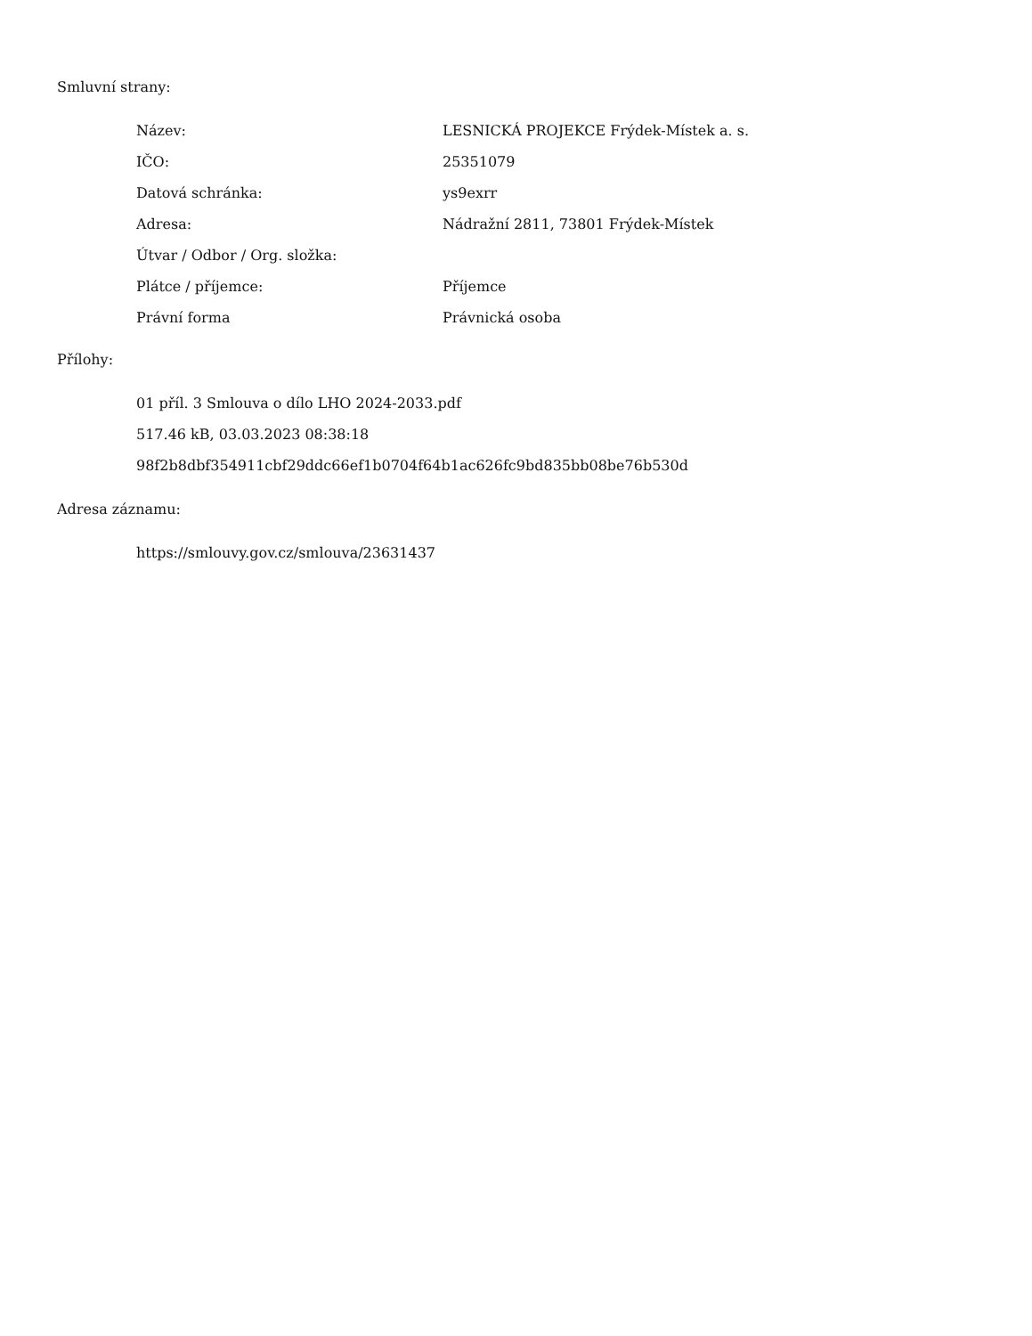Smluvní strany:
| Název: | LESNICKÁ PROJEKCE Frýdek-Místek a. s. |
| IČO: | 25351079 |
| Datová schránka: | ys9exrr |
| Adresa: | Nádražní 2811, 73801 Frýdek-Místek |
| Útvar / Odbor / Org. složka: | |
| Plátce / příjemce: | Příjemce |
| Právní forma | Právnická osoba |
Přílohy:
01 příl. 3 Smlouva o dílo LHO 2024-2033.pdf
517.46 kB, 03.03.2023 08:38:18
98f2b8dbf354911cbf29ddc66ef1b0704f64b1ac626fc9bd835bb08be76b530d
Adresa záznamu:
https://smlouvy.gov.cz/smlouva/23631437